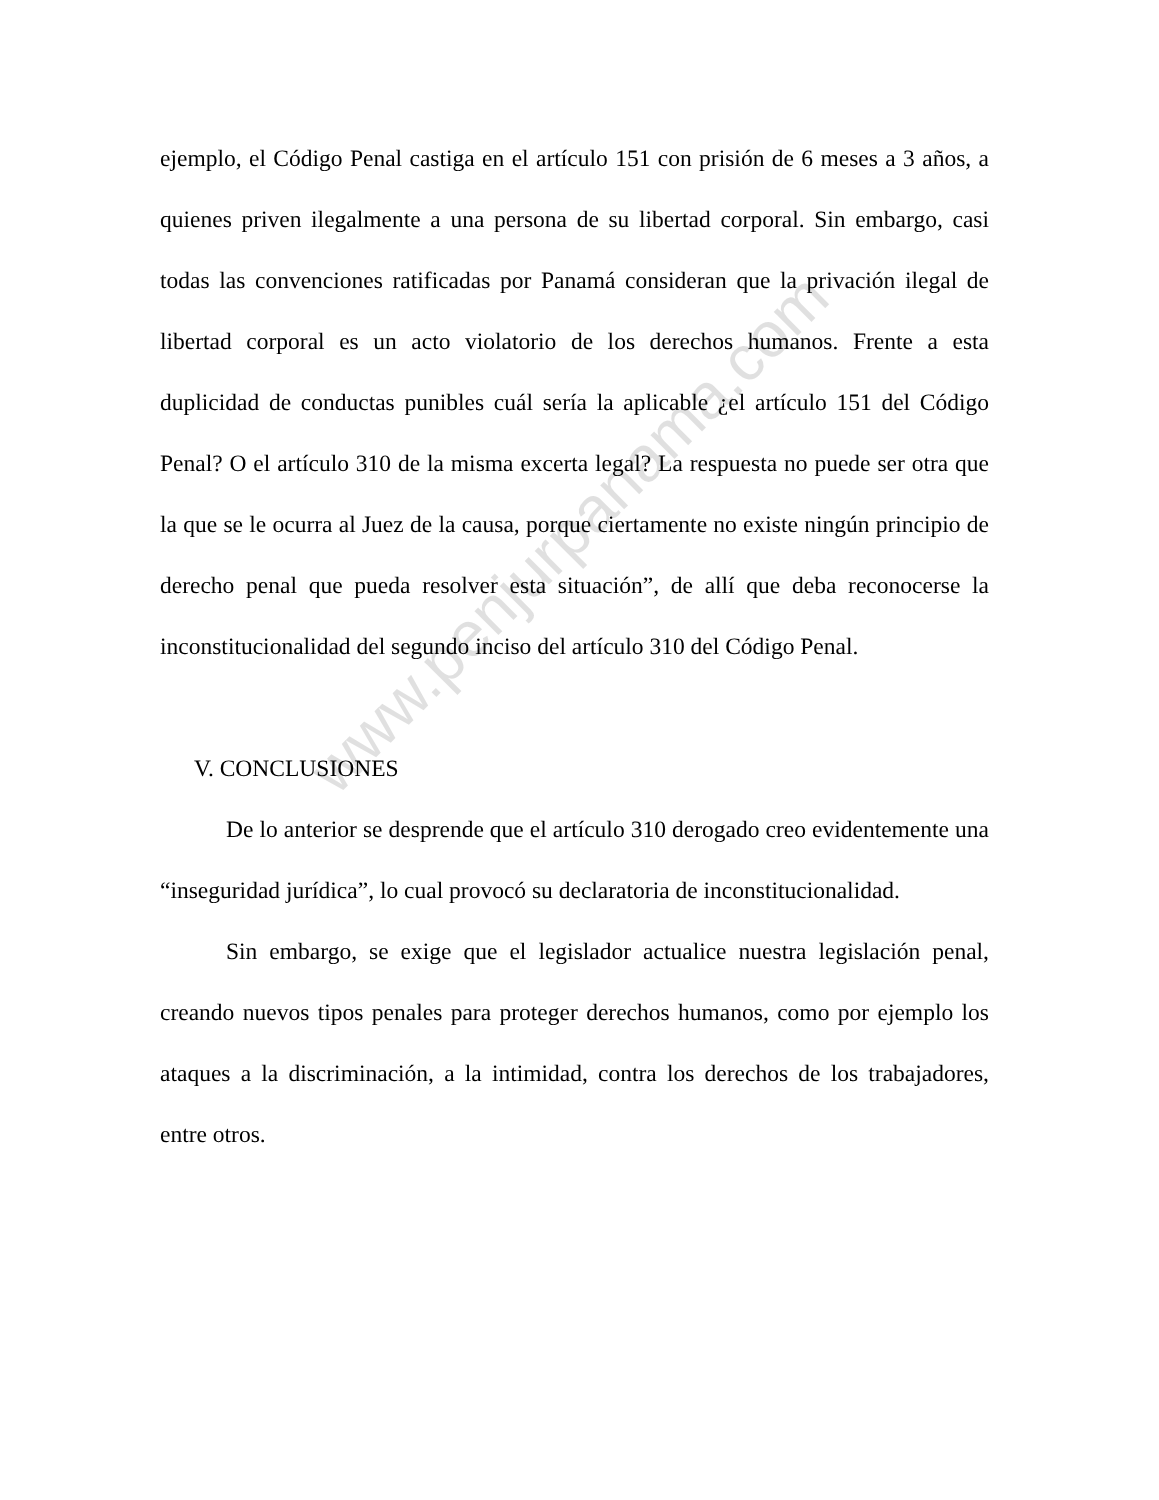ejemplo, el Código Penal castiga en el artículo 151 con prisión de 6 meses a 3 años, a quienes priven ilegalmente a una persona de su libertad corporal. Sin embargo, casi todas las convenciones ratificadas por Panamá consideran que la privación ilegal de libertad corporal es un acto violatorio de los derechos humanos. Frente a esta duplicidad de conductas punibles cuál sería la aplicable ¿el artículo 151 del Código Penal? O el artículo 310 de la misma excerta legal? La respuesta no puede ser otra que la que se le ocurra al Juez de la causa, porque ciertamente no existe ningún principio de derecho penal que pueda resolver esta situación”, de allí que deba reconocerse la inconstitucionalidad del segundo inciso del artículo 310 del Código Penal.
V. CONCLUSIONES
De lo anterior se desprende que el artículo 310 derogado creo evidentemente una “inseguridad jurídica”, lo cual provocó su declaratoria de inconstitucionalidad.
Sin embargo, se exige que el legislador actualice nuestra legislación penal, creando nuevos tipos penales para proteger derechos humanos, como por ejemplo los ataques a la discriminación, a la intimidad, contra los derechos de los trabajadores, entre otros.
www.penjurpanama.com